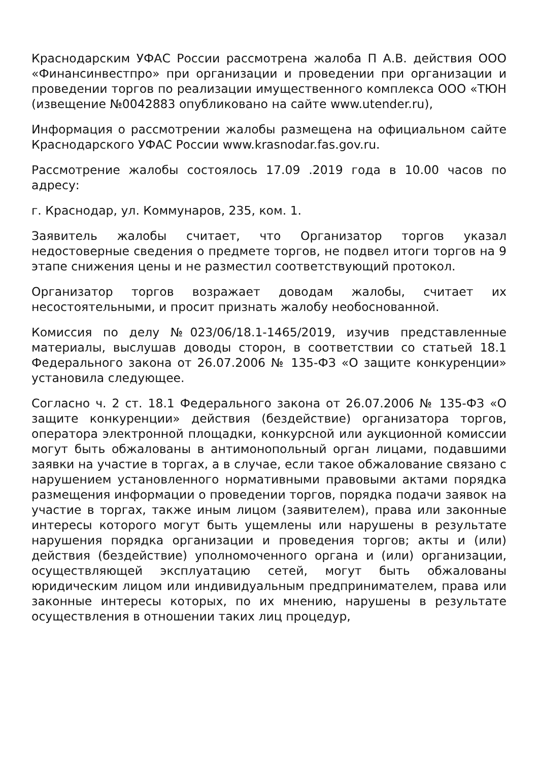Краснодарским УФАС России рассмотрена жалоба П А.В. действия ООО «Финансинвестпро» при организации и проведении при организации и проведении торгов по реализации имущественного комплекса ООО «ТЮН (извещение №0042883 опубликовано на сайте www.utender.ru),
Информация о рассмотрении жалобы размещена на официальном сайте Краснодарского УФАС России www.krasnodar.fas.gov.ru.
Рассмотрение жалобы состоялось 17.09 .2019 года в 10.00 часов по адресу:
г. Краснодар, ул. Коммунаров, 235, ком. 1.
Заявитель жалобы считает, что Организатор торгов указал недостоверные сведения о предмете торгов, не подвел итоги торгов на 9 этапе снижения цены и не разместил соответствующий протокол.
Организатор торгов возражает доводам жалобы, считает их несостоятельными, и просит признать жалобу необоснованной.
Комиссия по делу №023/06/18.1-1465/2019, изучив представленные материалы, выслушав доводы сторон, в соответствии со статьей 18.1 Федерального закона от 26.07.2006 № 135-ФЗ «О защите конкуренции» установила следующее.
Согласно ч. 2 ст. 18.1 Федерального закона от 26.07.2006 № 135-ФЗ «О защите конкуренции» действия (бездействие) организатора торгов, оператора электронной площадки, конкурсной или аукционной комиссии могут быть обжалованы в антимонопольный орган лицами, подавшими заявки на участие в торгах, а в случае, если такое обжалование связано с нарушением установленного нормативными правовыми актами порядка размещения информации о проведении торгов, порядка подачи заявок на участие в торгах, также иным лицом (заявителем), права или законные интересы которого могут быть ущемлены или нарушены в результате нарушения порядка организации и проведения торгов; акты и (или) действия (бездействие) уполномоченного органа и (или) организации, осуществляющей эксплуатацию сетей, могут быть обжалованы юридическим лицом или индивидуальным предпринимателем, права или законные интересы которых, по их мнению, нарушены в результате осуществления в отношении таких лиц процедур,